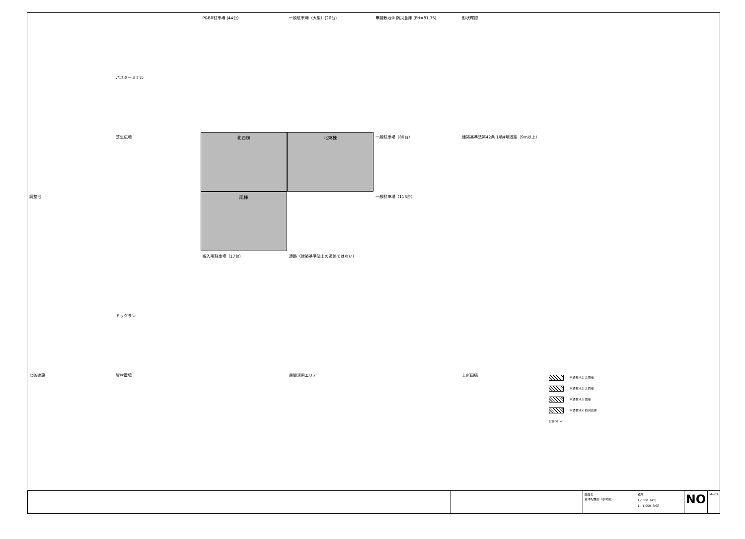P&BR駐車場 (44台)
一般駐車場（大型）(20台)
申請敷地④ 防災倉庫 (FH=81.75)
形状確認
バスターミナル
芝生広場
北西棟
北東棟
一般駐車場（80台）
建築基準法第42条 1項4号道路（9ｍ以上）
調整池
南棟
一般駐車場（113台）
搬入用駐車場（17台）
通路（建築基準法上の道路ではない）
ドッグラン
七条建設
資材置場
民間活用エリア
上新田橋
申請敷地① 北東棟
申請敷地② 北西棟
申請敷地③ 南棟
申請敷地④ 防災倉庫
設計GL =
図面名
全体配置図（参考図）
縮尺
1／500（A1）
1／1,000（A3）
NO
M−07